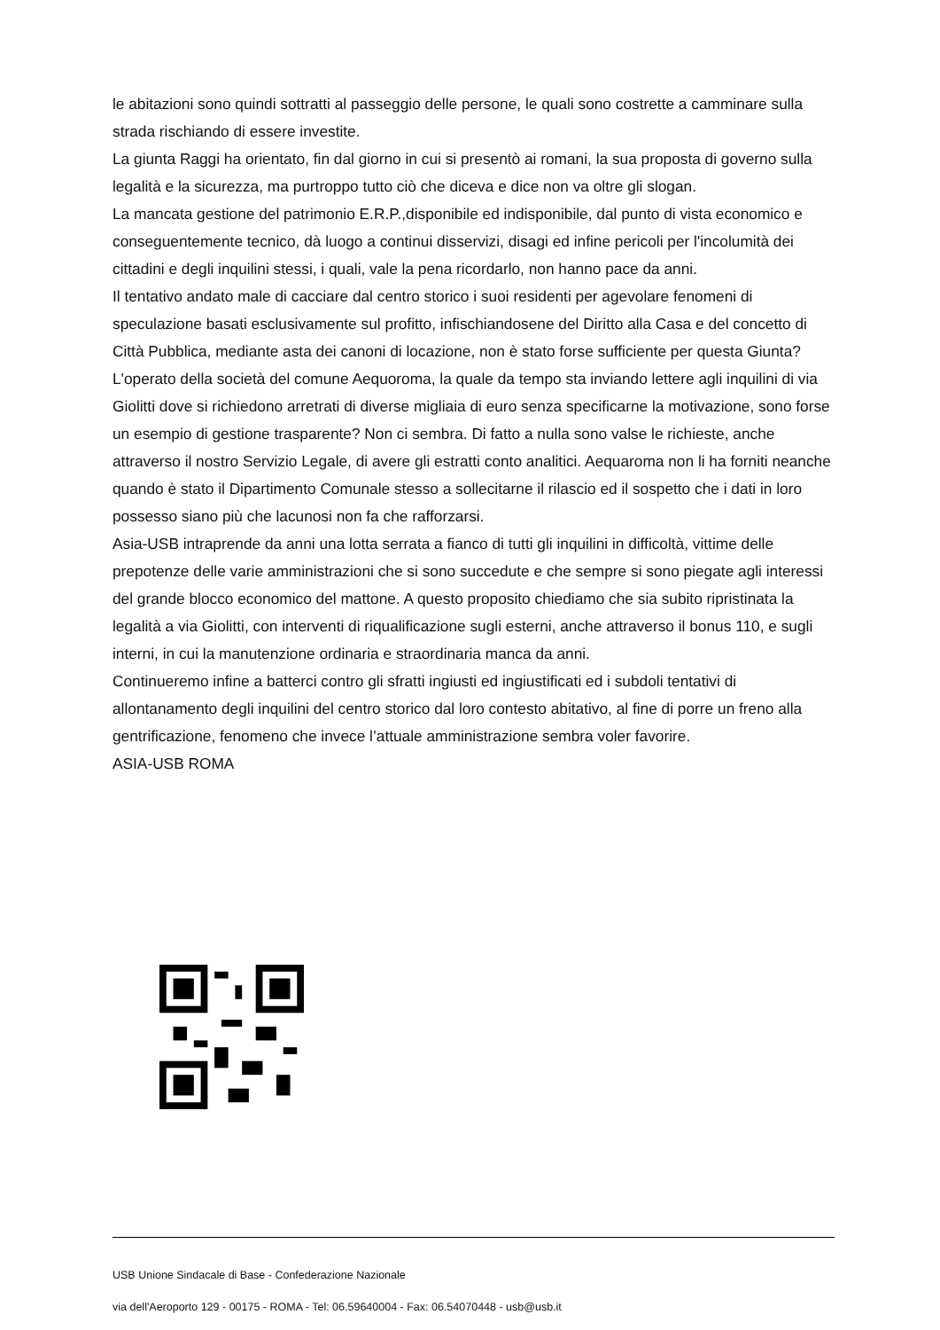le abitazioni sono quindi sottratti al passeggio delle persone, le quali sono costrette a camminare sulla strada rischiando di essere investite.
La giunta Raggi ha orientato, fin dal giorno in cui si presentò ai romani, la sua proposta di governo sulla legalità e la sicurezza, ma purtroppo tutto ciò che diceva e dice non va oltre gli slogan.
La mancata gestione del patrimonio E.R.P.,disponibile ed indisponibile, dal punto di vista economico e conseguentemente tecnico, dà luogo a continui disservizi, disagi ed infine pericoli per l'incolumità dei cittadini e degli inquilini stessi, i quali, vale la pena ricordarlo, non hanno pace da anni.
Il tentativo andato male di cacciare dal centro storico i suoi residenti per agevolare fenomeni di speculazione basati esclusivamente sul profitto, infischiandosene del Diritto alla Casa e del concetto di Città Pubblica, mediante asta dei canoni di locazione, non è stato forse sufficiente per questa Giunta?
L'operato della società del comune Aequoroma, la quale da tempo sta inviando lettere agli inquilini di via Giolitti dove si richiedono arretrati di diverse migliaia di euro senza specificarne la motivazione, sono forse un esempio di gestione trasparente? Non ci sembra. Di fatto a nulla sono valse le richieste, anche attraverso il nostro Servizio Legale, di avere gli estratti conto analitici. Aequaroma non li ha forniti neanche quando è stato il Dipartimento Comunale stesso a sollecitarne il rilascio ed il sospetto che i dati in loro possesso siano più che lacunosi non fa che rafforzarsi.
Asia-USB intraprende da anni una lotta serrata a fianco di tutti gli inquilini in difficoltà, vittime delle prepotenze delle varie amministrazioni che si sono succedute e che sempre si sono piegate agli interessi del grande blocco economico del mattone. A questo proposito chiediamo che sia subito ripristinata la legalità a via Giolitti, con interventi di riqualificazione sugli esterni, anche attraverso il bonus 110, e sugli interni, in cui la manutenzione ordinaria e straordinaria manca da anni.
Continueremo infine a batterci contro gli sfratti ingiusti ed ingiustificati ed i subdoli tentativi di allontanamento degli inquilini del centro storico dal loro contesto abitativo, al fine di porre un freno alla gentrificazione, fenomeno che invece l’attuale amministrazione sembra voler favorire.
ASIA-USB ROMA
USB Unione Sindacale di Base - Confederazione Nazionale
via dell'Aeroporto 129 - 00175 - ROMA - Tel: 06.59640004 - Fax: 06.54070448 - usb@usb.it